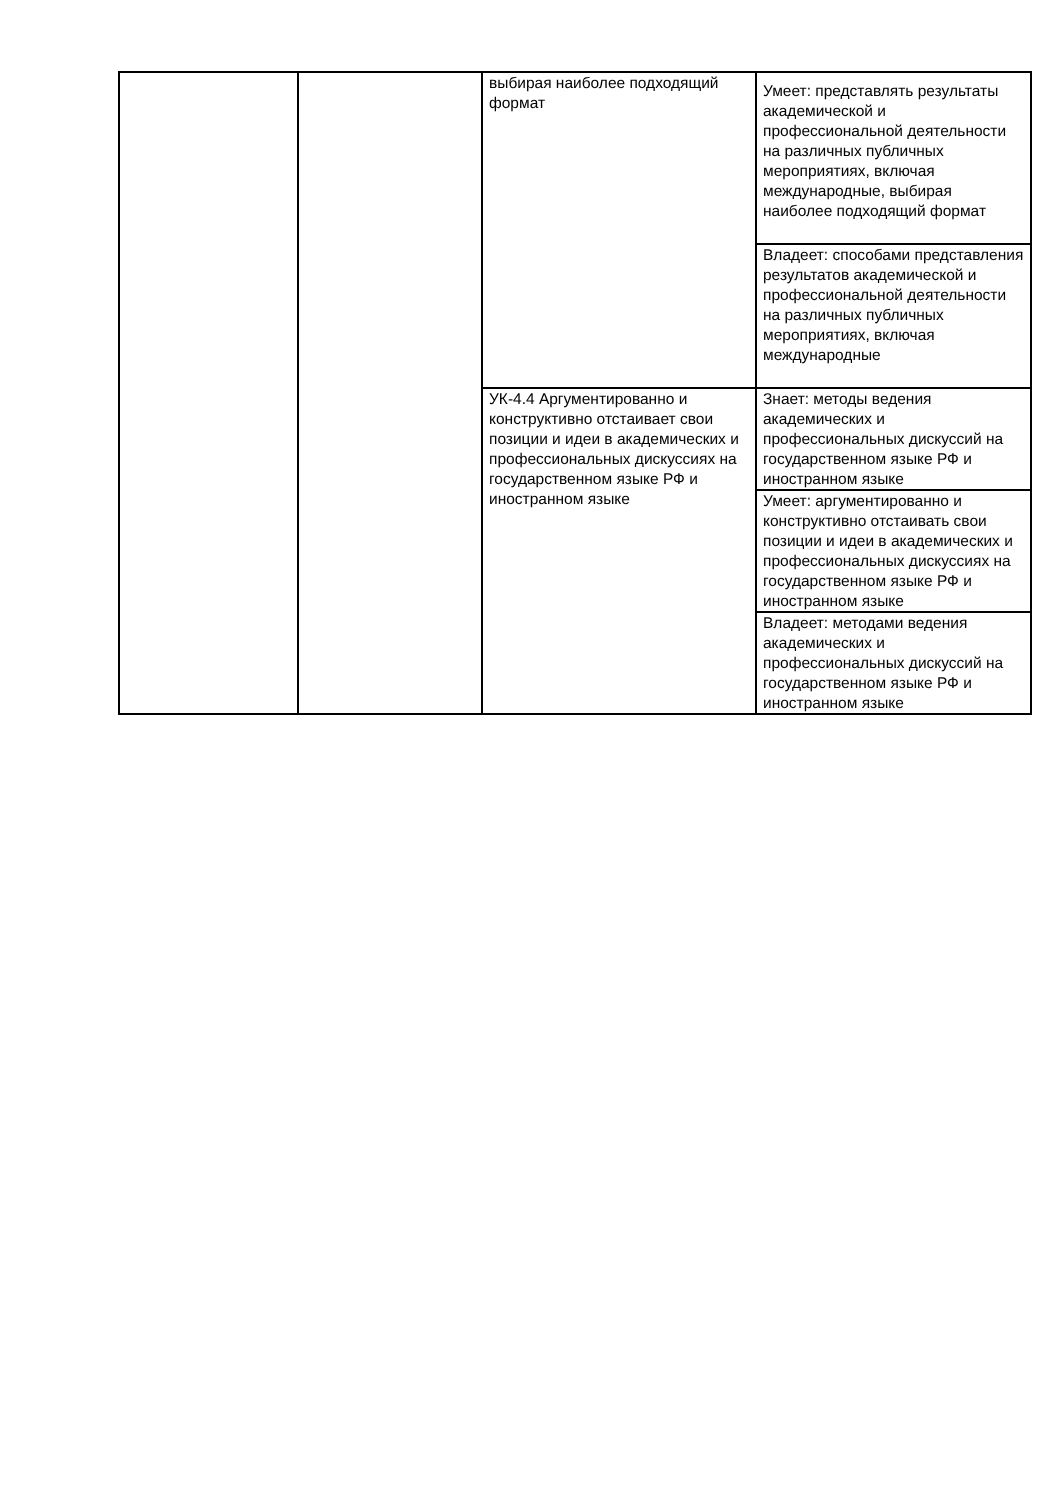| | | выбирая наиболее подходящий формат | Умеет: представлять результаты академической и профессиональной деятельности на различных публичных мероприятиях, включая международные, выбирая наиболее подходящий формат |
| | | | Владеет: способами представления результатов академической и профессиональной деятельности на различных публичных мероприятиях, включая международные |
| | | УК-4.4 Аргументированно и конструктивно отстаивает свои позиции и идеи в академических и профессиональных дискуссиях на государственном языке РФ и иностранном языке | Знает: методы ведения академических и профессиональных дискуссий на государственном языке РФ и иностранном языке |
| | | | Умеет: аргументированно и конструктивно отстаивать свои позиции и идеи в академических и профессиональных дискуссиях на государственном языке РФ и иностранном языке |
| | | | Владеет: методами ведения академических и профессиональных дискуссий на государственном языке РФ и иностранном языке |